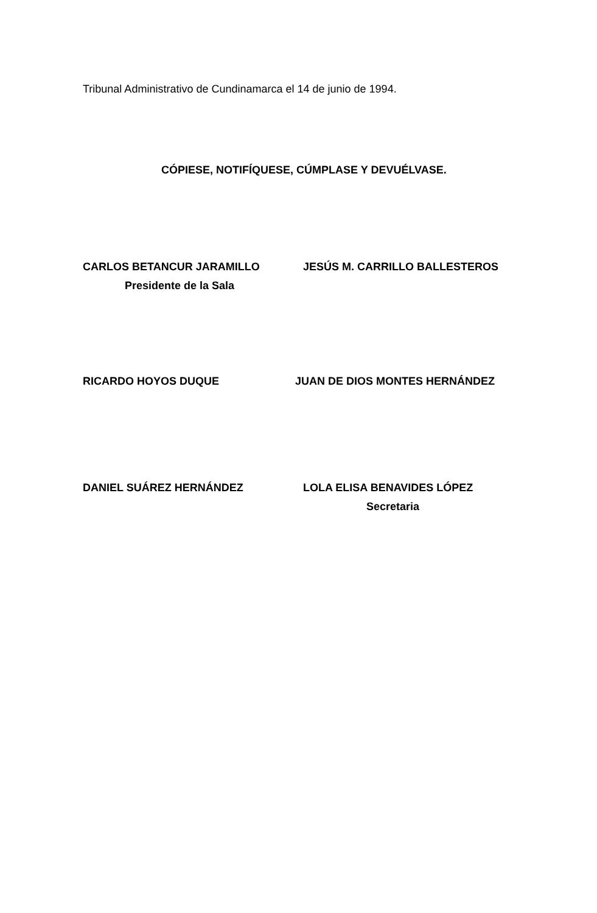Tribunal Administrativo de Cundinamarca el 14 de junio de 1994.
CÓPIESE, NOTIFÍQUESE, CÚMPLASE Y DEVUÉLVASE.
CARLOS BETANCUR JARAMILLO
Presidente de la Sala
JESÚS M. CARRILLO BALLESTEROS
RICARDO HOYOS DUQUE JUAN DE DIOS MONTES HERNÁNDEZ
DANIEL SUÁREZ HERNÁNDEZ LOLA ELISA BENAVIDES LÓPEZ
Secretaria